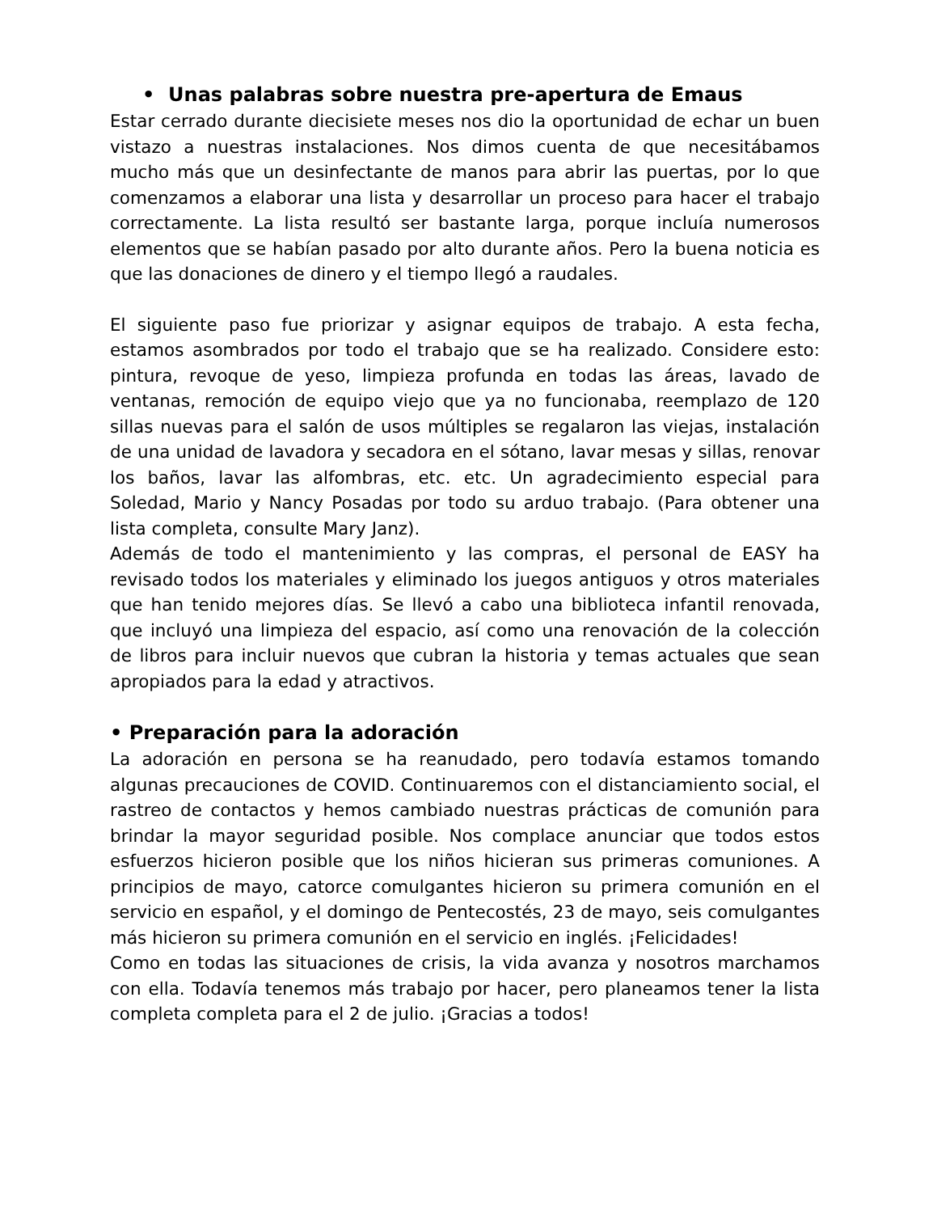• Unas palabras sobre nuestra pre-apertura de Emaus
Estar cerrado durante diecisiete meses nos dio la oportunidad de echar un buen vistazo a nuestras instalaciones. Nos dimos cuenta de que necesitábamos mucho más que un desinfectante de manos para abrir las puertas, por lo que comenzamos a elaborar una lista y desarrollar un proceso para hacer el trabajo correctamente. La lista resultó ser bastante larga, porque incluía numerosos elementos que se habían pasado por alto durante años. Pero la buena noticia es que las donaciones de dinero y el tiempo llegó a raudales.
El siguiente paso fue priorizar y asignar equipos de trabajo. A esta fecha, estamos asombrados por todo el trabajo que se ha realizado. Considere esto: pintura, revoque de yeso, limpieza profunda en todas las áreas, lavado de ventanas, remoción de equipo viejo que ya no funcionaba, reemplazo de 120 sillas nuevas para el salón de usos múltiples se regalaron las viejas, instalación de una unidad de lavadora y secadora en el sótano, lavar mesas y sillas, renovar los baños, lavar las alfombras, etc. etc. Un agradecimiento especial para Soledad, Mario y Nancy Posadas por todo su arduo trabajo. (Para obtener una lista completa, consulte Mary Janz).
Además de todo el mantenimiento y las compras, el personal de EASY ha revisado todos los materiales y eliminado los juegos antiguos y otros materiales que han tenido mejores días. Se llevó a cabo una biblioteca infantil renovada, que incluyó una limpieza del espacio, así como una renovación de la colección de libros para incluir nuevos que cubran la historia y temas actuales que sean apropiados para la edad y atractivos.
• Preparación para la adoración
La adoración en persona se ha reanudado, pero todavía estamos tomando algunas precauciones de COVID. Continuaremos con el distanciamiento social, el rastreo de contactos y hemos cambiado nuestras prácticas de comunión para brindar la mayor seguridad posible. Nos complace anunciar que todos estos esfuerzos hicieron posible que los niños hicieran sus primeras comuniones. A principios de mayo, catorce comulgantes hicieron su primera comunión en el servicio en español, y el domingo de Pentecostés, 23 de mayo, seis comulgantes más hicieron su primera comunión en el servicio en inglés. ¡Felicidades!
Como en todas las situaciones de crisis, la vida avanza y nosotros marchamos con ella. Todavía tenemos más trabajo por hacer, pero planeamos tener la lista completa completa para el 2 de julio. ¡Gracias a todos!